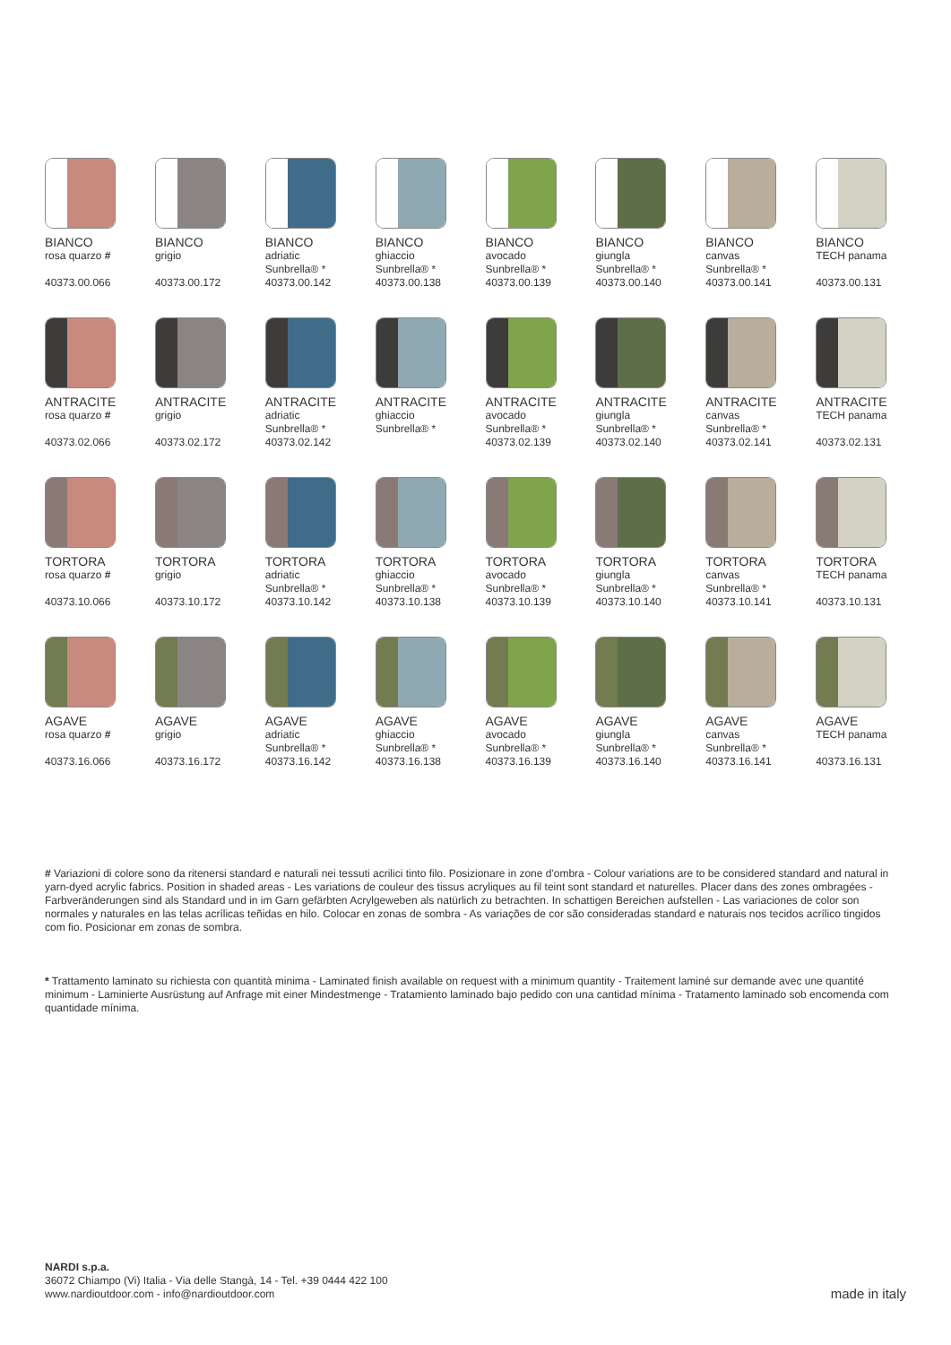BIANCO
rosa quarzo #
40373.00.066
BIANCO
grigio
40373.00.172
BIANCO
adriatic
Sunbrella® *
40373.00.142
BIANCO
ghiaccio
Sunbrella® *
40373.00.138
BIANCO
avocado
Sunbrella® *
40373.00.139
BIANCO
giungla
Sunbrella® *
40373.00.140
BIANCO
canvas
Sunbrella® *
40373.00.141
BIANCO
TECH panama
40373.00.131
ANTRACITE
rosa quarzo #
40373.02.066
ANTRACITE
grigio
40373.02.172
ANTRACITE
adriatic
Sunbrella® *
40373.02.142
ANTRACITE
ghiaccio
Sunbrella® *
ANTRACITE
avocado
Sunbrella® *
40373.02.139
ANTRACITE
giungla
Sunbrella® *
40373.02.140
ANTRACITE
canvas
Sunbrella® *
40373.02.141
ANTRACITE
TECH panama
40373.02.131
TORTORA
rosa quarzo #
40373.10.066
TORTORA
grigio
40373.10.172
TORTORA
adriatic
Sunbrella® *
40373.10.142
TORTORA
ghiaccio
Sunbrella® *
40373.10.138
TORTORA
avocado
Sunbrella® *
40373.10.139
TORTORA
giungla
Sunbrella® *
40373.10.140
TORTORA
canvas
Sunbrella® *
40373.10.141
TORTORA
TECH panama
40373.10.131
AGAVE
rosa quarzo #
40373.16.066
AGAVE
grigio
40373.16.172
AGAVE
adriatic
Sunbrella® *
40373.16.142
AGAVE
ghiaccio
Sunbrella® *
40373.16.138
AGAVE
avocado
Sunbrella® *
40373.16.139
AGAVE
giungla
Sunbrella® *
40373.16.140
AGAVE
canvas
Sunbrella® *
40373.16.141
AGAVE
TECH panama
40373.16.131
# Variazioni di colore sono da ritenersi standard e naturali nei tessuti acrilici tinto filo. Posizionare in zone d'ombra - Colour variations are to be considered standard and natural in yarn-dyed acrylic fabrics. Position in shaded areas - Les variations de couleur des tissus acryliques au fil teint sont standard et naturelles. Placer dans des zones ombragées - Farbveränderungen sind als Standard und in im Garn gefärbten Acrylgeweben als natürlich zu betrachten. In schattigen Bereichen aufstellen - Las variaciones de color son normales y naturales en las telas acrílicas teñidas en hilo. Colocar en zonas de sombra - As variações de cor são consideradas standard e naturais nos tecidos acrílico tingidos com fio. Posicionar em zonas de sombra.
* Trattamento laminato su richiesta con quantità minima - Laminated finish available on request with a minimum quantity - Traitement laminé sur demande avec une quantité minimum - Laminierte Ausrüstung auf Anfrage mit einer Mindestmenge - Tratamiento laminado bajo pedido con una cantidad mínima - Tratamento laminado sob encomenda com quantidade mínima.
NARDI s.p.a.
36072 Chiampo (Vi) Italia - Via delle Stangà, 14 - Tel. +39 0444 422 100
www.nardioutdoor.com - info@nardioutdoor.com
made in italy